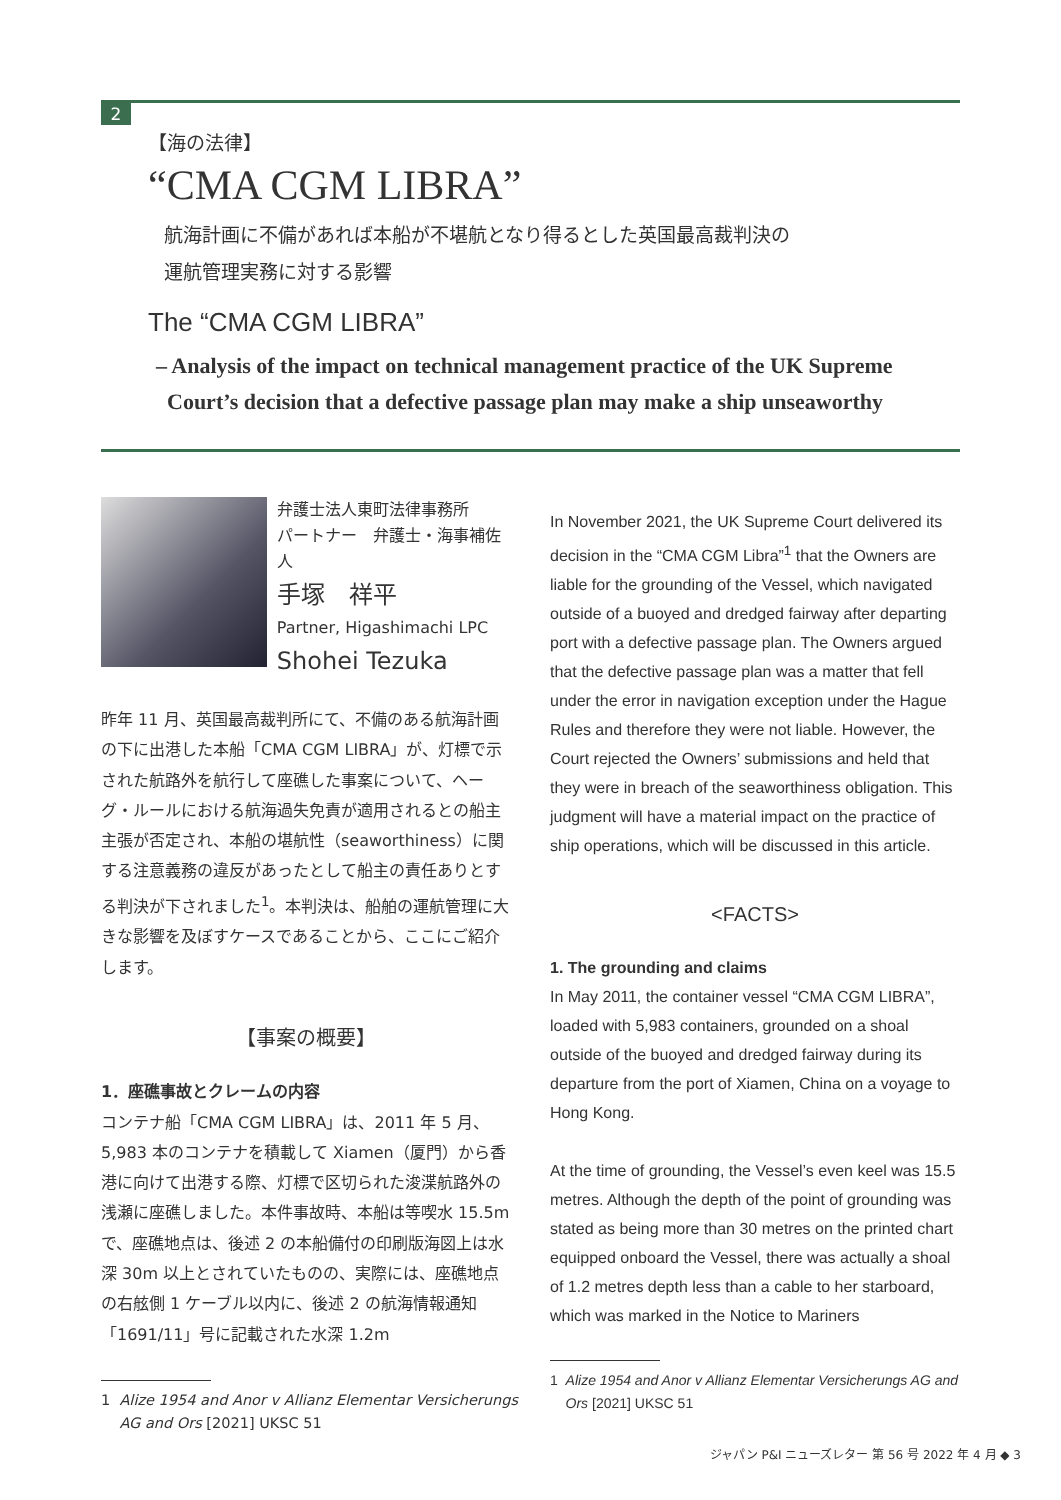2
【海の法律】
“CMA CGM LIBRA”
航海計画に不備があれば本船が不堪航となり得るとした英国最高裁判決の
運航管理実務に対する影響
The “CMA CGM LIBRA”
– Analysis of the impact on technical management practice of the UK Supreme
Court’s decision that a defective passage plan may make a ship unseaworthy
弁護士法人東町法律事務所
パートナー　弁護士・海事補佐人
手塚　祥平
Partner, Higashimachi LPC
Shohei Tezuka
昨年 11 月、英国最高裁判所にて、不備のある航海計画の下に出港した本船「CMA CGM LIBRA」が、灯標で示された航路外を航行して座礁した事案について、ヘーグ・ルールにおける航海過失免責が適用されるとの船主主張が否定され、本船の堪航性（seaworthiness）に関する注意義務の違反があったとして船主の責任ありとする判決が下されました<sup>1</sup>。本判決は、船舶の運航管理に大きな影響を及ぼすケースであることから、ここにご紹介します。
【事案の概要】
1．座礁事故とクレームの内容
コンテナ船「CMA CGM LIBRA」は、2011 年 5 月、5,983 本のコンテナを積載して Xiamen（厦門）から香港に向けて出港する際、灯標で区切られた浚渫航路外の浅瀬に座礁しました。本件事故時、本船は等喫水 15.5m で、座礁地点は、後述 2 の本船備付の印刷版海図上は水深 30m 以上とされていたものの、実際には、座礁地点の右舷側 1 ケーブル以内に、後述 2 の航海情報通知「1691/11」号に記載された水深 1.2m
1 Alize 1954 and Anor v Allianz Elementar Versicherungs
AG and Ors [2021] UKSC 51
In November 2021, the UK Supreme Court delivered its decision in the “CMA CGM Libra”<sup>1</sup> that the Owners are liable for the grounding of the Vessel, which navigated outside of a buoyed and dredged fairway after departing port with a defective passage plan. The Owners argued that the defective passage plan was a matter that fell under the error in navigation exception under the Hague Rules and therefore they were not liable. However, the Court rejected the Owners’ submissions and held that they were in breach of the seaworthiness obligation. This judgment will have a material impact on the practice of ship operations, which will be discussed in this article.
<FACTS>
1. The grounding and claims
In May 2011, the container vessel “CMA CGM LIBRA”, loaded with 5,983 containers, grounded on a shoal outside of the buoyed and dredged fairway during its departure from the port of Xiamen, China on a voyage to Hong Kong.
At the time of grounding, the Vessel’s even keel was 15.5 metres. Although the depth of the point of grounding was stated as being more than 30 metres on the printed chart equipped onboard the Vessel, there was actually a shoal of 1.2 metres depth less than a cable to her starboard, which was marked in the Notice to Mariners
1 Alize 1954 and Anor v Allianz Elementar Versicherungs AG and
Ors [2021] UKSC 51
ジャパン P&I ニューズレター 第 56 号 2022 年 4 月 ◆ 3